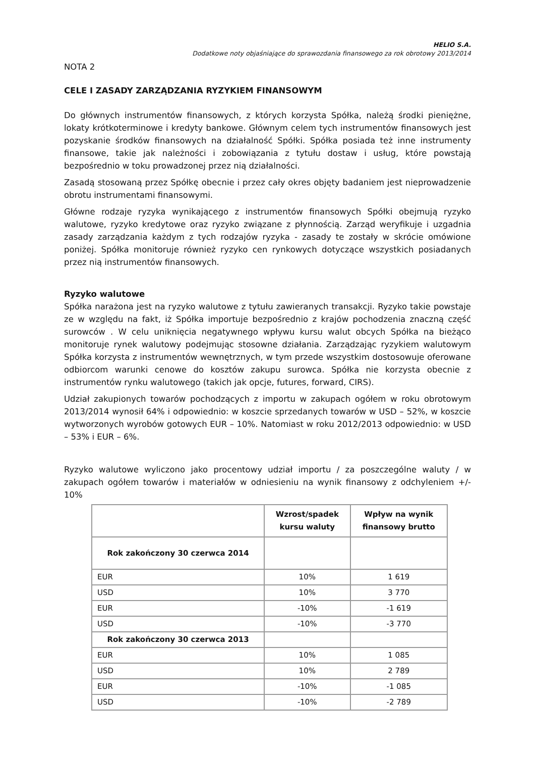HELIO S.A.
Dodatkowe noty objaśniające do sprawozdania finansowego za rok obrotowy 2013/2014
NOTA 2
CELE I ZASADY ZARZĄDZANIA RYZYKIEM FINANSOWYM
Do głównych instrumentów finansowych, z których korzysta Spółka, należą środki pieniężne, lokaty krótkoterminowe i kredyty bankowe. Głównym celem tych instrumentów finansowych jest pozyskanie środków finansowych na działalność Spółki. Spółka posiada też inne instrumenty finansowe, takie jak należności i zobowiązania z tytułu dostaw i usług, które powstają bezpośrednio w toku prowadzonej przez nią działalności.
Zasadą stosowaną przez Spółkę obecnie i przez cały okres objęty badaniem jest nieprowadzenie obrotu instrumentami finansowymi.
Główne rodzaje ryzyka wynikającego z instrumentów finansowych Spółki obejmują ryzyko walutowe, ryzyko kredytowe oraz ryzyko związane z płynnością. Zarząd weryfikuje i uzgadnia zasady zarządzania każdym z tych rodzajów ryzyka - zasady te zostały w skrócie omówione poniżej. Spółka monitoruje również ryzyko cen rynkowych dotyczące wszystkich posiadanych przez nią instrumentów finansowych.
Ryzyko walutowe
Spółka narażona jest na ryzyko walutowe z tytułu zawieranych transakcji. Ryzyko takie powstaje ze w względu na fakt, iż Spółka importuje bezpośrednio z krajów pochodzenia znaczną część surowców . W celu uniknięcia negatywnego wpływu kursu walut obcych Spółka na bieżąco monitoruje rynek walutowy podejmując stosowne działania. Zarządzając ryzykiem walutowym Spółka korzysta z instrumentów wewnętrznych, w tym przede wszystkim dostosowuje oferowane odbiorcom warunki cenowe do kosztów zakupu surowca. Spółka nie korzysta obecnie z instrumentów rynku walutowego (takich jak opcje, futures, forward, CIRS).
Udział zakupionych towarów pochodzących z importu w zakupach ogółem w roku obrotowym 2013/2014 wynosił 64% i odpowiednio: w koszcie sprzedanych towarów w USD – 52%, w koszcie wytworzonych wyrobów gotowych EUR – 10%. Natomiast w roku 2012/2013 odpowiednio: w USD – 53% i EUR – 6%.
Ryzyko walutowe wyliczono jako procentowy udział importu / za poszczególne waluty / w zakupach ogółem towarów i materiałów w odniesieniu na wynik finansowy z odchyleniem +/- 10%
| | Wzrost/spadek kursu waluty | Wpływ na wynik finansowy brutto |
| --- | --- | --- |
| Rok zakończony 30 czerwca 2014 | | |
| EUR | 10% | 1 619 |
| USD | 10% | 3 770 |
| EUR | -10% | -1 619 |
| USD | -10% | -3 770 |
| Rok zakończony 30 czerwca 2013 | | |
| EUR | 10% | 1 085 |
| USD | 10% | 2 789 |
| EUR | -10% | -1 085 |
| USD | -10% | -2 789 |